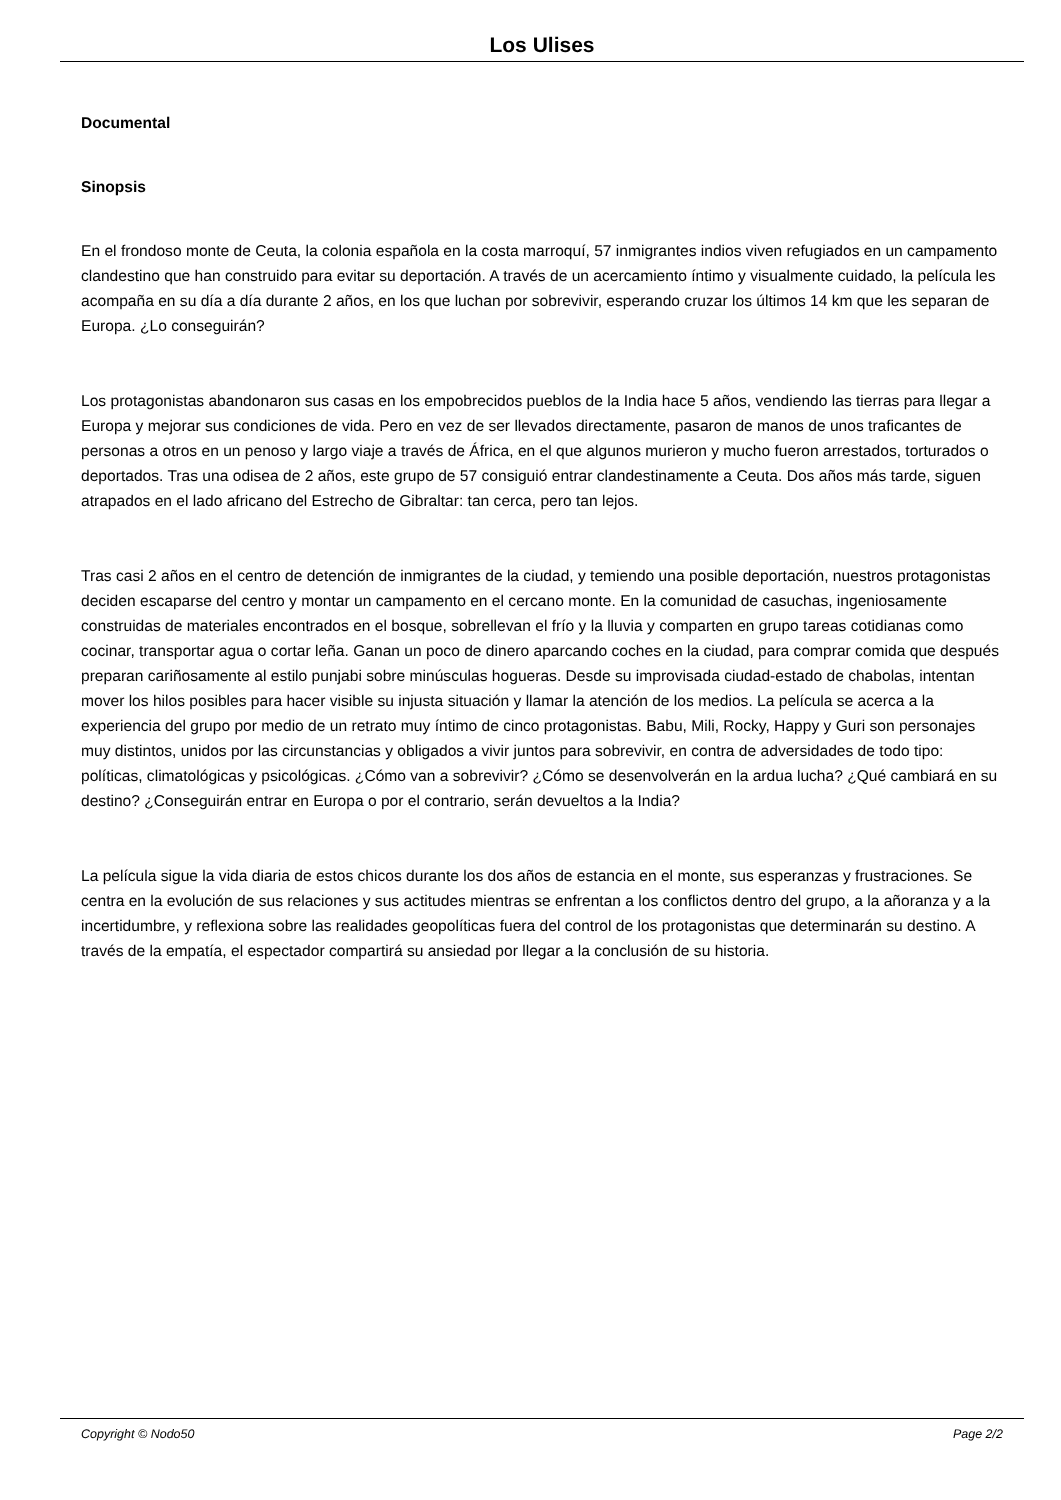Los Ulises
Documental
Sinopsis
En el frondoso monte de Ceuta, la colonia española en la costa marroquí, 57 inmigrantes indios viven refugiados en un campamento clandestino que han construido para evitar su deportación. A través de un acercamiento íntimo y visualmente cuidado, la película les acompaña en su día a día durante 2 años, en los que luchan por sobrevivir, esperando cruzar los últimos 14 km que les separan de Europa. ¿Lo conseguirán?
Los protagonistas abandonaron sus casas en los empobrecidos pueblos de la India hace 5 años, vendiendo las tierras para llegar a Europa y mejorar sus condiciones de vida. Pero en vez de ser llevados directamente, pasaron de manos de unos traficantes de personas a otros en un penoso y largo viaje a través de África, en el que algunos murieron y mucho fueron arrestados, torturados o deportados. Tras una odisea de 2 años, este grupo de 57 consiguió entrar clandestinamente a Ceuta. Dos años más tarde, siguen atrapados en el lado africano del Estrecho de Gibraltar: tan cerca, pero tan lejos.
Tras casi 2 años en el centro de detención de inmigrantes de la ciudad, y temiendo una posible deportación, nuestros protagonistas deciden escaparse del centro y montar un campamento en el cercano monte. En la comunidad de casuchas, ingeniosamente construidas de materiales encontrados en el bosque, sobrellevan el frío y la lluvia y comparten en grupo tareas cotidianas como cocinar, transportar agua o cortar leña. Ganan un poco de dinero aparcando coches en la ciudad, para comprar comida que después preparan cariñosamente al estilo punjabi sobre minúsculas hogueras. Desde su improvisada ciudad-estado de chabolas, intentan mover los hilos posibles para hacer visible su injusta situación y llamar la atención de los medios. La película se acerca a la experiencia del grupo por medio de un retrato muy íntimo de cinco protagonistas. Babu, Mili, Rocky, Happy y Guri son personajes muy distintos, unidos por las circunstancias y obligados a vivir juntos para sobrevivir, en contra de adversidades de todo tipo: políticas, climatológicas y psicológicas. ¿Cómo van a sobrevivir? ¿Cómo se desenvolverán en la ardua lucha? ¿Qué cambiará en su destino? ¿Conseguirán entrar en Europa o por el contrario, serán devueltos a la India?
La película sigue la vida diaria de estos chicos durante los dos años de estancia en el monte, sus esperanzas y frustraciones. Se centra en la evolución de sus relaciones y sus actitudes mientras se enfrentan a los conflictos dentro del grupo, a la añoranza y a la incertidumbre, y reflexiona sobre las realidades geopolíticas fuera del control de los protagonistas que determinarán su destino. A través de la empatía, el espectador compartirá su ansiedad por llegar a la conclusión de su historia.
Copyright © Nodo50 Page 2/2